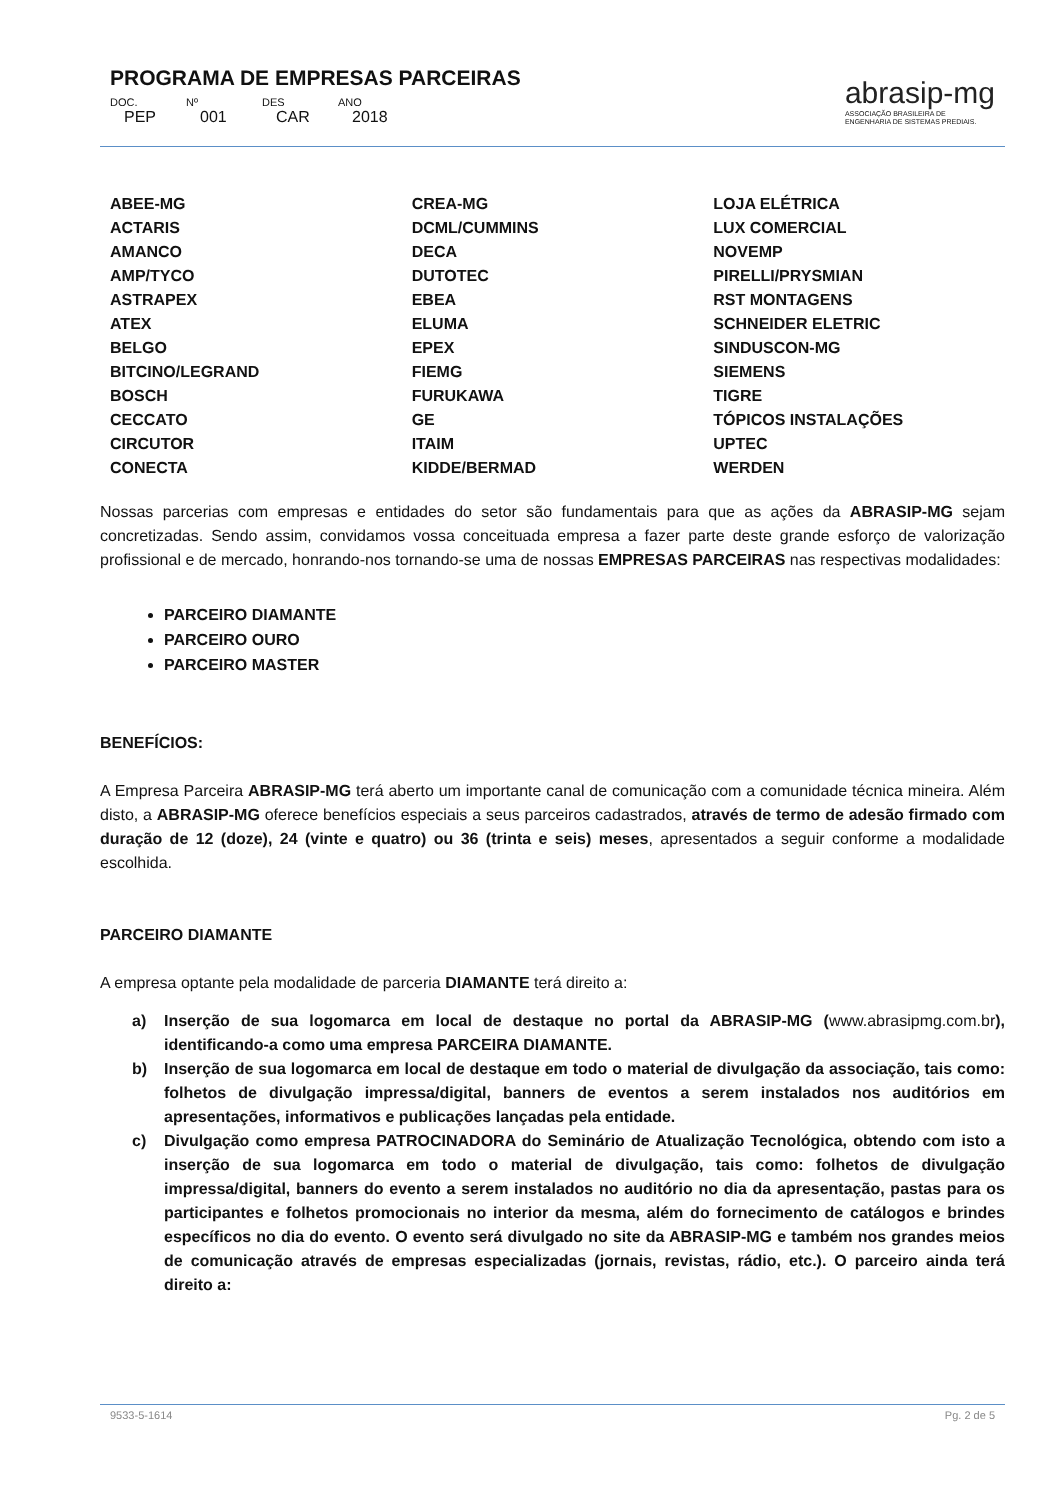PROGRAMA DE EMPRESAS PARCEIRAS
DOC. Nº DES ANO
PEP 001 CAR 2018
abrasip-mg
ASSOCIAÇÃO BRASILEIRA DE
ENGENHARIA DE SISTEMAS PREDIAIS.
| ABEE-MG | CREA-MG | LOJA ELÉTRICA |
| ACTARIS | DCML/CUMMINS | LUX COMERCIAL |
| AMANCO | DECA | NOVEMP |
| AMP/TYCO | DUTOTEC | PIRELLI/PRYSMIAN |
| ASTRAPEX | EBEA | RST MONTAGENS |
| ATEX | ELUMA | SCHNEIDER ELETRIC |
| BELGO | EPEX | SINDUSCON-MG |
| BITCINO/LEGRAND | FIEMG | SIEMENS |
| BOSCH | FURUKAWA | TIGRE |
| CECCATO | GE | TÓPICOS INSTALAÇÕES |
| CIRCUTOR | ITAIM | UPTEC |
| CONECTA | KIDDE/BERMAD | WERDEN |
Nossas parcerias com empresas e entidades do setor são fundamentais para que as ações da ABRASIP-MG sejam concretizadas. Sendo assim, convidamos vossa conceituada empresa a fazer parte deste grande esforço de valorização profissional e de mercado, honrando-nos tornando-se uma de nossas EMPRESAS PARCEIRAS nas respectivas modalidades:
PARCEIRO DIAMANTE
PARCEIRO OURO
PARCEIRO MASTER
BENEFÍCIOS:
A Empresa Parceira ABRASIP-MG terá aberto um importante canal de comunicação com a comunidade técnica mineira. Além disto, a ABRASIP-MG oferece benefícios especiais a seus parceiros cadastrados, através de termo de adesão firmado com duração de 12 (doze), 24 (vinte e quatro) ou 36 (trinta e seis) meses, apresentados a seguir conforme a modalidade escolhida.
PARCEIRO DIAMANTE
A empresa optante pela modalidade de parceria DIAMANTE terá direito a:
a) Inserção de sua logomarca em local de destaque no portal da ABRASIP-MG (www.abrasipmg.com.br), identificando-a como uma empresa PARCEIRA DIAMANTE.
b) Inserção de sua logomarca em local de destaque em todo o material de divulgação da associação, tais como: folhetos de divulgação impressa/digital, banners de eventos a serem instalados nos auditórios em apresentações, informativos e publicações lançadas pela entidade.
c) Divulgação como empresa PATROCINADORA do Seminário de Atualização Tecnológica, obtendo com isto a inserção de sua logomarca em todo o material de divulgação, tais como: folhetos de divulgação impressa/digital, banners do evento a serem instalados no auditório no dia da apresentação, pastas para os participantes e folhetos promocionais no interior da mesma, além do fornecimento de catálogos e brindes específicos no dia do evento. O evento será divulgado no site da ABRASIP-MG e também nos grandes meios de comunicação através de empresas especializadas (jornais, revistas, rádio, etc.). O parceiro ainda terá direito a:
9533-5-1614 Pg. 2 de 5